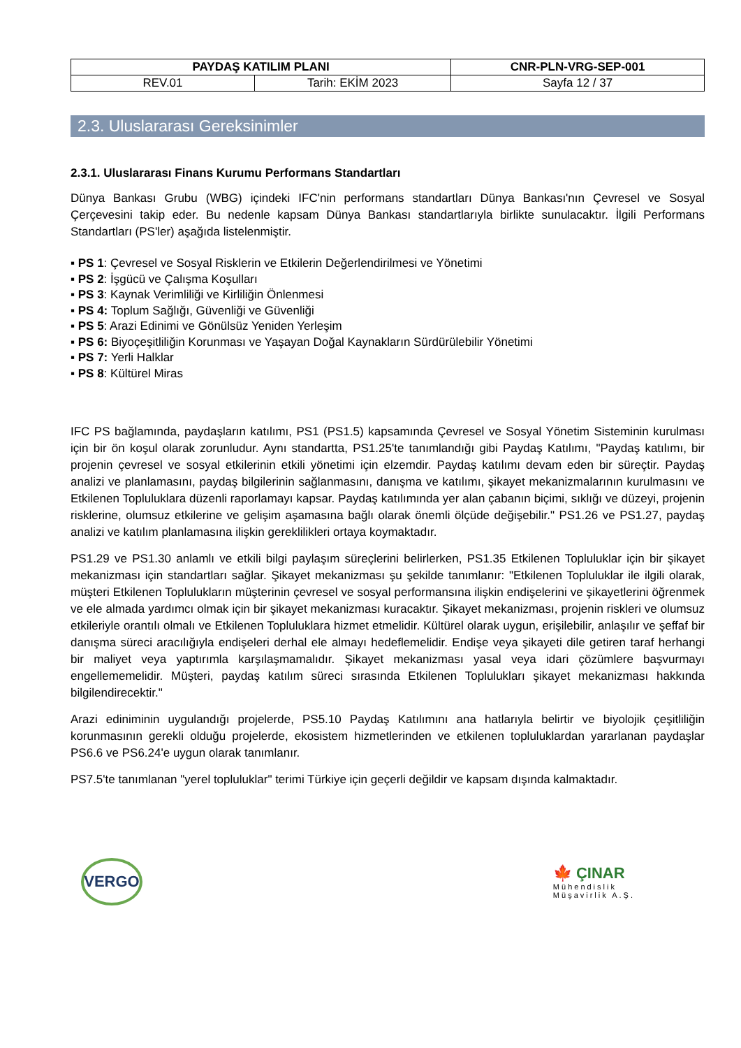| PAYDAŞ KATILIM PLANI | | CNR-PLN-VRG-SEP-001 |
| REV.01 | Tarih: EKİM 2023 | Sayfa 12 / 37 |
2.3. Uluslararası Gereksinimler
2.3.1. Uluslararası Finans Kurumu Performans Standartları
Dünya Bankası Grubu (WBG) içindeki IFC'nin performans standartları Dünya Bankası'nın Çevresel ve Sosyal Çerçevesini takip eder. Bu nedenle kapsam Dünya Bankası standartlarıyla birlikte sunulacaktır. İlgili Performans Standartları (PS'ler) aşağıda listelenmiştir.
▪ PS 1: Çevresel ve Sosyal Risklerin ve Etkilerin Değerlendirilmesi ve Yönetimi
▪ PS 2: İşgücü ve Çalışma Koşulları
▪ PS 3: Kaynak Verimliliği ve Kirliliğin Önlenmesi
▪ PS 4: Toplum Sağlığı, Güvenliği ve Güvenliği
▪ PS 5: Arazi Edinimi ve Gönülsüz Yeniden Yerleşim
▪ PS 6: Biyoçeşitliliğin Korunması ve Yaşayan Doğal Kaynakların Sürdürülebilir Yönetimi
▪ PS 7: Yerli Halklar
▪ PS 8: Kültürel Miras
IFC PS bağlamında, paydaşların katılımı, PS1 (PS1.5) kapsamında Çevresel ve Sosyal Yönetim Sisteminin kurulması için bir ön koşul olarak zorunludur. Aynı standartta, PS1.25'te tanımlandığı gibi Paydaş Katılımı, "Paydaş katılımı, bir projenin çevresel ve sosyal etkilerinin etkili yönetimi için elzemdir. Paydaş katılımı devam eden bir süreçtir. Paydaş analizi ve planlamasını, paydaş bilgilerinin sağlanmasını, danışma ve katılımı, şikayet mekanizmalarının kurulmasını ve Etkilenen Topluluklara düzenli raporlamayı kapsar. Paydaş katılımında yer alan çabanın biçimi, sıklığı ve düzeyi, projenin risklerine, olumsuz etkilerine ve gelişim aşamasına bağlı olarak önemli ölçüde değişebilir." PS1.26 ve PS1.27, paydaş analizi ve katılım planlamasına ilişkin gereklilikleri ortaya koymaktadır.
PS1.29 ve PS1.30 anlamlı ve etkili bilgi paylaşım süreçlerini belirlerken, PS1.35 Etkilenen Topluluklar için bir şikayet mekanizması için standartları sağlar. Şikayet mekanizması şu şekilde tanımlanır: "Etkilenen Topluluklar ile ilgili olarak, müşteri Etkilenen Toplulukların müşterinin çevresel ve sosyal performansına ilişkin endişelerini ve şikayetlerini öğrenmek ve ele almada yardımcı olmak için bir şikayet mekanizması kuracaktır. Şikayet mekanizması, projenin riskleri ve olumsuz etkileriyle orantılı olmalı ve Etkilenen Topluluklara hizmet etmelidir. Kültürel olarak uygun, erişilebilir, anlaşılır ve şeffaf bir danışma süreci aracılığıyla endişeleri derhal ele almayı hedeflemelidir. Endişe veya şikayeti dile getiren taraf herhangi bir maliyet veya yaptırımla karşılaşmamalıdır. Şikayet mekanizması yasal veya idari çözümlere başvurmayı engellememelidir. Müşteri, paydaş katılım süreci sırasında Etkilenen Toplulukları şikayet mekanizması hakkında bilgilendirecektir."
Arazi ediniminin uygulandığı projelerde, PS5.10 Paydaş Katılımını ana hatlarıyla belirtir ve biyolojik çeşitliliğin korunmasının gerekli olduğu projelerde, ekosistem hizmetlerinden ve etkilenen topluluklardan yararlanan paydaşlar PS6.6 ve PS6.24'e uygun olarak tanımlanır.
PS7.5'te tanımlanan "yerel topluluklar" terimi Türkiye için geçerli değildir ve kapsam dışında kalmaktadır.
VERGO
🍁 ÇINAR
Mühendislik
Müşavirlik A.Ş.